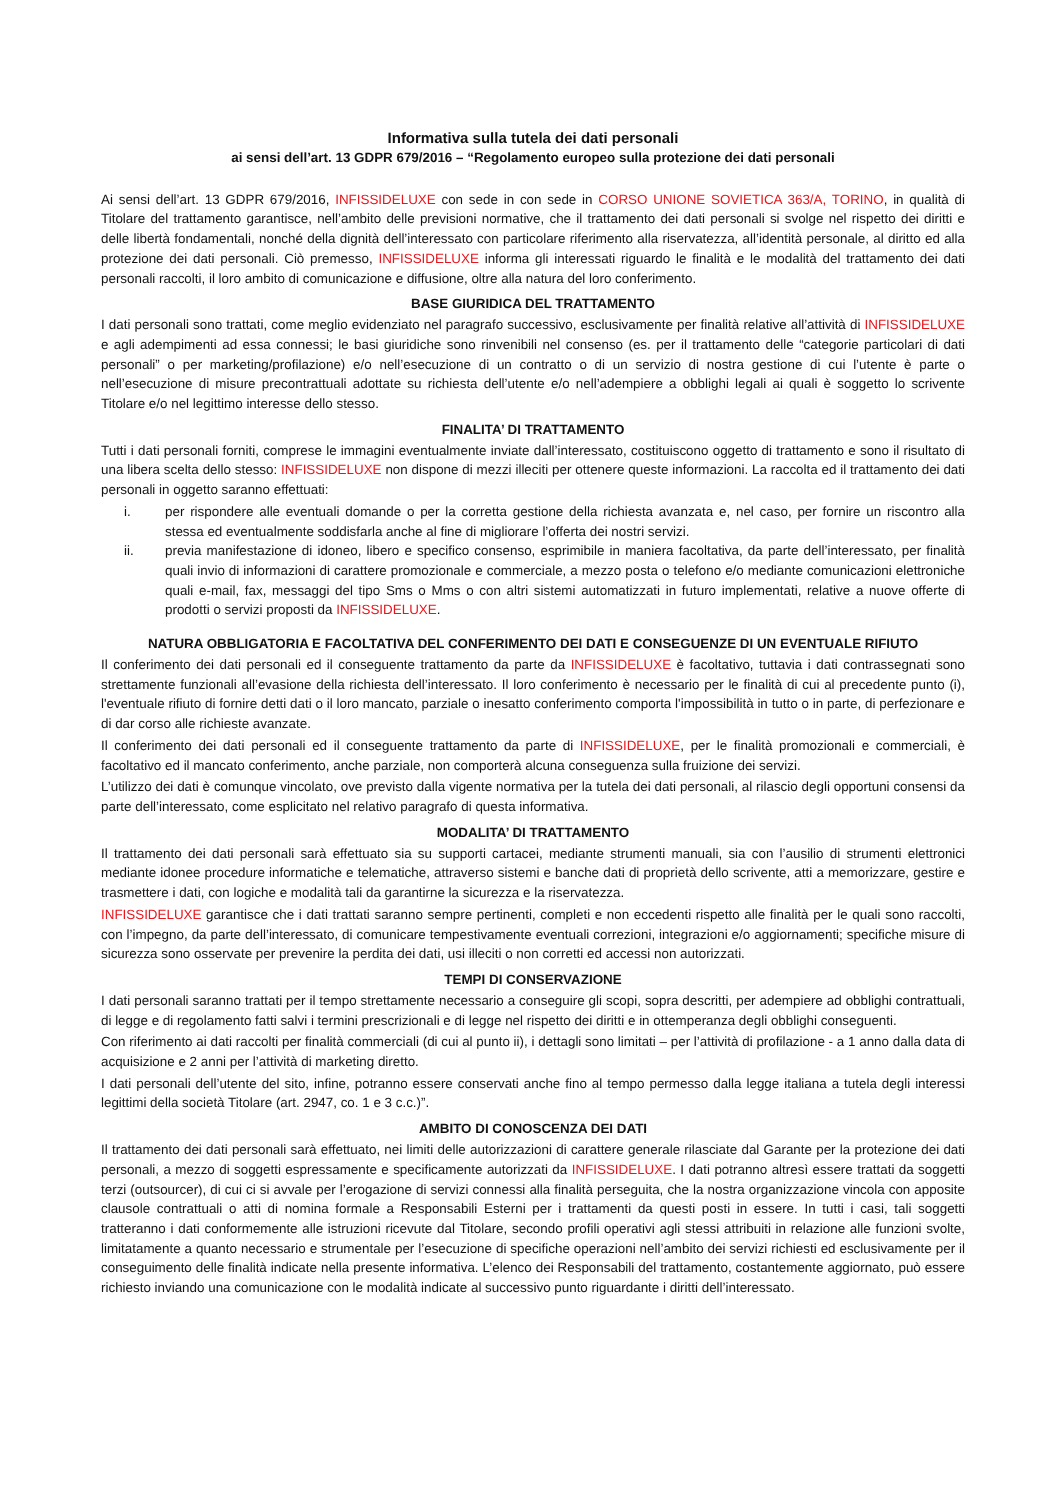Informativa sulla tutela dei dati personali
ai sensi dell’art. 13 GDPR 679/2016 – “Regolamento europeo sulla protezione dei dati personali
Ai sensi dell’art. 13 GDPR 679/2016, INFISSIDELUXE con sede in con sede in CORSO UNIONE SOVIETICA 363/A, TORINO, in qualità di Titolare del trattamento garantisce, nell’ambito delle previsioni normative, che il trattamento dei dati personali si svolge nel rispetto dei diritti e delle libertà fondamentali, nonché della dignità dell’interessato con particolare riferimento alla riservatezza, all’identità personale, al diritto ed alla protezione dei dati personali. Ciò premesso, INFISSIDELUXE informa gli interessati riguardo le finalità e le modalità del trattamento dei dati personali raccolti, il loro ambito di comunicazione e diffusione, oltre alla natura del loro conferimento.
BASE GIURIDICA DEL TRATTAMENTO
I dati personali sono trattati, come meglio evidenziato nel paragrafo successivo, esclusivamente per finalità relative all’attività di INFISSIDELUXE e agli adempimenti ad essa connessi; le basi giuridiche sono rinvenibili nel consenso (es. per il trattamento delle “categorie particolari di dati personali” o per marketing/profilazione) e/o nell’esecuzione di un contratto o di un servizio di nostra gestione di cui l’utente è parte o nell’esecuzione di misure precontrattuali adottate su richiesta dell’utente e/o nell’adempiere a obblighi legali ai quali è soggetto lo scrivente Titolare e/o nel legittimo interesse dello stesso.
FINALITA’ DI TRATTAMENTO
Tutti i dati personali forniti, comprese le immagini eventualmente inviate dall’interessato, costituiscono oggetto di trattamento e sono il risultato di una libera scelta dello stesso: INFISSIDELUXE non dispone di mezzi illeciti per ottenere queste informazioni. La raccolta ed il trattamento dei dati personali in oggetto saranno effettuati:
i. per rispondere alle eventuali domande o per la corretta gestione della richiesta avanzata e, nel caso, per fornire un riscontro alla stessa ed eventualmente soddisfarla anche al fine di migliorare l’offerta dei nostri servizi.
ii. previa manifestazione di idoneo, libero e specifico consenso, esprimibile in maniera facoltativa, da parte dell’interessato, per finalità quali invio di informazioni di carattere promozionale e commerciale, a mezzo posta o telefono e/o mediante comunicazioni elettroniche quali e-mail, fax, messaggi del tipo Sms o Mms o con altri sistemi automatizzati in futuro implementati, relative a nuove offerte di prodotti o servizi proposti da INFISSIDELUXE.
NATURA OBBLIGATORIA E FACOLTATIVA DEL CONFERIMENTO DEI DATI E CONSEGUENZE DI UN EVENTUALE RIFIUTO
Il conferimento dei dati personali ed il conseguente trattamento da parte da INFISSIDELUXE è facoltativo, tuttavia i dati contrassegnati sono strettamente funzionali all’evasione della richiesta dell’interessato. Il loro conferimento è necessario per le finalità di cui al precedente punto (i), l'eventuale rifiuto di fornire detti dati o il loro mancato, parziale o inesatto conferimento comporta l'impossibilità in tutto o in parte, di perfezionare e di dar corso alle richieste avanzate.
Il conferimento dei dati personali ed il conseguente trattamento da parte di INFISSIDELUXE, per le finalità promozionali e commerciali, è facoltativo ed il mancato conferimento, anche parziale, non comporterà alcuna conseguenza sulla fruizione dei servizi.
L’utilizzo dei dati è comunque vincolato, ove previsto dalla vigente normativa per la tutela dei dati personali, al rilascio degli opportuni consensi da parte dell’interessato, come esplicitato nel relativo paragrafo di questa informativa.
MODALITA’ DI TRATTAMENTO
Il trattamento dei dati personali sarà effettuato sia su supporti cartacei, mediante strumenti manuali, sia con l’ausilio di strumenti elettronici mediante idonee procedure informatiche e telematiche, attraverso sistemi e banche dati di proprietà dello scrivente, atti a memorizzare, gestire e trasmettere i dati, con logiche e modalità tali da garantirne la sicurezza e la riservatezza.
INFISSIDELUXE garantisce che i dati trattati saranno sempre pertinenti, completi e non eccedenti rispetto alle finalità per le quali sono raccolti, con l’impegno, da parte dell’interessato, di comunicare tempestivamente eventuali correzioni, integrazioni e/o aggiornamenti; specifiche misure di sicurezza sono osservate per prevenire la perdita dei dati, usi illeciti o non corretti ed accessi non autorizzati.
TEMPI DI CONSERVAZIONE
I dati personali saranno trattati per il tempo strettamente necessario a conseguire gli scopi, sopra descritti, per adempiere ad obblighi contrattuali, di legge e di regolamento fatti salvi i termini prescrizionali e di legge nel rispetto dei diritti e in ottemperanza degli obblighi conseguenti.
Con riferimento ai dati raccolti per finalità commerciali (di cui al punto ii), i dettagli sono limitati – per l’attività di profilazione - a 1 anno dalla data di acquisizione e 2 anni per l’attività di marketing diretto.
I dati personali dell’utente del sito, infine, potranno essere conservati anche fino al tempo permesso dalla legge italiana a tutela degli interessi legittimi della società Titolare (art. 2947, co. 1 e 3 c.c.)”.
AMBITO DI CONOSCENZA DEI DATI
Il trattamento dei dati personali sarà effettuato, nei limiti delle autorizzazioni di carattere generale rilasciate dal Garante per la protezione dei dati personali, a mezzo di soggetti espressamente e specificamente autorizzati da INFISSIDELUXE. I dati potranno altresì essere trattati da soggetti terzi (outsourcer), di cui ci si avvale per l’erogazione di servizi connessi alla finalità perseguita, che la nostra organizzazione vincola con apposite clausole contrattuali o atti di nomina formale a Responsabili Esterni per i trattamenti da questi posti in essere. In tutti i casi, tali soggetti tratteranno i dati conformemente alle istruzioni ricevute dal Titolare, secondo profili operativi agli stessi attribuiti in relazione alle funzioni svolte, limitatamente a quanto necessario e strumentale per l’esecuzione di specifiche operazioni nell’ambito dei servizi richiesti ed esclusivamente per il conseguimento delle finalità indicate nella presente informativa. L’elenco dei Responsabili del trattamento, costantemente aggiornato, può essere richiesto inviando una comunicazione con le modalità indicate al successivo punto riguardante i diritti dell’interessato.